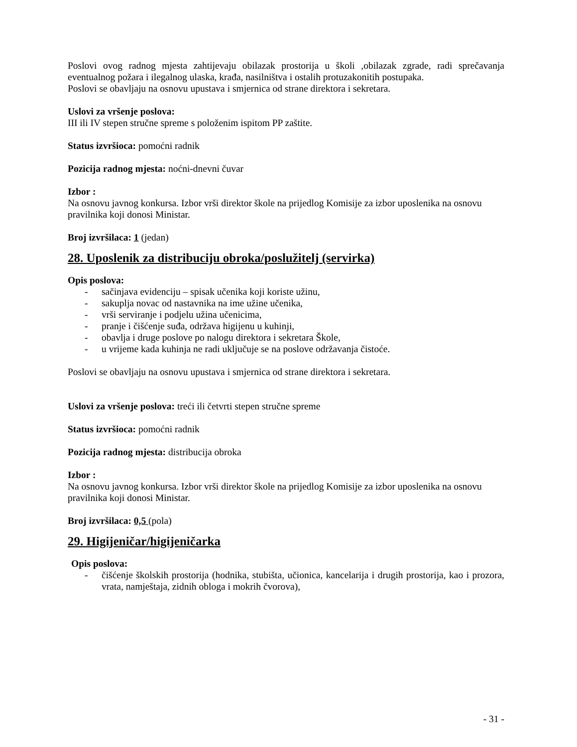Poslovi ovog radnog mjesta zahtijevaju obilazak prostorija u školi ,obilazak zgrade, radi sprečavanja eventualnog požara i ilegalnog ulaska, krađa, nasilništva i ostalih protuzakonitih postupaka.
Poslovi se obavljaju na osnovu upustava i smjernica od strane direktora i sekretara.
Uslovi za vršenje poslova:
III ili IV stepen stručne spreme s položenim ispitom PP zaštite.
Status izvršioca: pomoćni radnik
Pozicija radnog mjesta: noćni-dnevni čuvar
Izbor :
Na osnovu javnog konkursa. Izbor vrši direktor škole na prijedlog Komisije za izbor uposlenika na osnovu pravilnika koji donosi Ministar.
Broj izvršilaca: 1 (jedan)
28. Uposlenik za distribuciju obroka/poslužitelj (servirka)
Opis poslova:
- sačinjava evidenciju – spisak učenika koji koriste užinu,
- sakuplja novac od nastavnika na ime užine učenika,
- vrši serviranje i podjelu užina učenicima,
- pranje i čišćenje suđa, održava higijenu u kuhinji,
- obavlja i druge poslove po nalogu direktora i sekretara Škole,
- u vrijeme kada kuhinja ne radi uključuje se na poslove održavanja čistoće.
Poslovi se obavljaju na osnovu upustava i smjernica od strane direktora i sekretara.
Uslovi za vršenje poslova: treći ili četvrti stepen stručne spreme
Status izvršioca: pomoćni radnik
Pozicija radnog mjesta: distribucija obroka
Izbor :
Na osnovu javnog konkursa. Izbor vrši direktor škole na prijedlog Komisije za izbor uposlenika na osnovu pravilnika koji donosi Ministar.
Broj izvršilaca: 0,5 (pola)
29. Higijeničar/higijeničarka
Opis poslova:
- čišćenje školskih prostorija (hodnika, stubišta, učionica, kancelarija i drugih prostorija, kao i prozora, vrata, namještaja, zidnih obloga i mokrih čvorova),
- 31 -